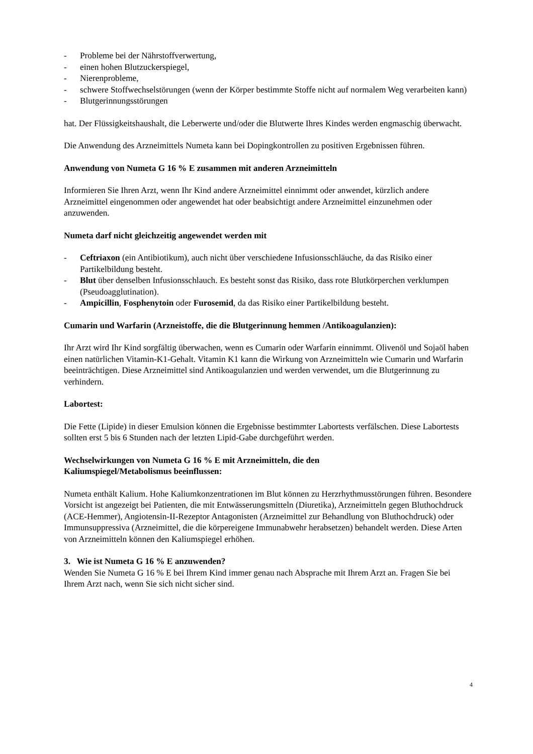- Probleme bei der Nährstoffverwertung,
- einen hohen Blutzuckerspiegel,
- Nierenprobleme,
- schwere Stoffwechselstörungen (wenn der Körper bestimmte Stoffe nicht auf normalem Weg verarbeiten kann)
- Blutgerinnungsstörungen
hat. Der Flüssigkeitshaushalt, die Leberwerte und/oder die Blutwerte Ihres Kindes werden engmaschig überwacht.
Die Anwendung des Arzneimittels Numeta kann bei Dopingkontrollen zu positiven Ergebnissen führen.
Anwendung von Numeta G 16 % E zusammen mit anderen Arzneimitteln
Informieren Sie Ihren Arzt, wenn Ihr Kind andere Arzneimittel einnimmt oder anwendet, kürzlich andere Arzneimittel eingenommen oder angewendet hat oder beabsichtigt andere Arzneimittel einzunehmen oder anzuwenden.
Numeta darf nicht gleichzeitig angewendet werden mit
- Ceftriaxon (ein Antibiotikum), auch nicht über verschiedene Infusionsschläuche, da das Risiko einer Partikelbildung besteht.
- Blut über denselben Infusionsschlauch. Es besteht sonst das Risiko, dass rote Blutkörperchen verklumpen (Pseudoagglutination).
- Ampicillin, Fosphenytoin oder Furosemid, da das Risiko einer Partikelbildung besteht.
Cumarin und Warfarin (Arzneistoffe, die die Blutgerinnung hemmen /Antikoagulanzien):
Ihr Arzt wird Ihr Kind sorgfältig überwachen, wenn es Cumarin oder Warfarin einnimmt. Olivenöl und Sojaöl haben einen natürlichen Vitamin-K1-Gehalt. Vitamin K1 kann die Wirkung von Arzneimitteln wie Cumarin und Warfarin beeinträchtigen. Diese Arzneimittel sind Antikoagulanzien und werden verwendet, um die Blutgerinnung zu verhindern.
Labortest:
Die Fette (Lipide) in dieser Emulsion können die Ergebnisse bestimmter Labortests verfälschen. Diese Labortests sollten erst 5 bis 6 Stunden nach der letzten Lipid-Gabe durchgeführt werden.
Wechselwirkungen von Numeta G 16 % E mit Arzneimitteln, die den
Kaliumspiegel/Metabolismus beeinflussen:
Numeta enthält Kalium. Hohe Kaliumkonzentrationen im Blut können zu Herzrhythmusstörungen führen. Besondere Vorsicht ist angezeigt bei Patienten, die mit Entwässerungsmitteln (Diuretika), Arzneimitteln gegen Bluthochdruck (ACE-Hemmer), Angiotensin-II-Rezeptor Antagonisten (Arzneimittel zur Behandlung von Bluthochdruck) oder Immunsuppressiva (Arzneimittel, die die körpereigene Immunabwehr herabsetzen) behandelt werden. Diese Arten von Arzneimitteln können den Kaliumspiegel erhöhen.
3. Wie ist Numeta G 16 % E anzuwenden?
Wenden Sie Numeta G 16 % E bei Ihrem Kind immer genau nach Absprache mit Ihrem Arzt an. Fragen Sie bei Ihrem Arzt nach, wenn Sie sich nicht sicher sind.
4